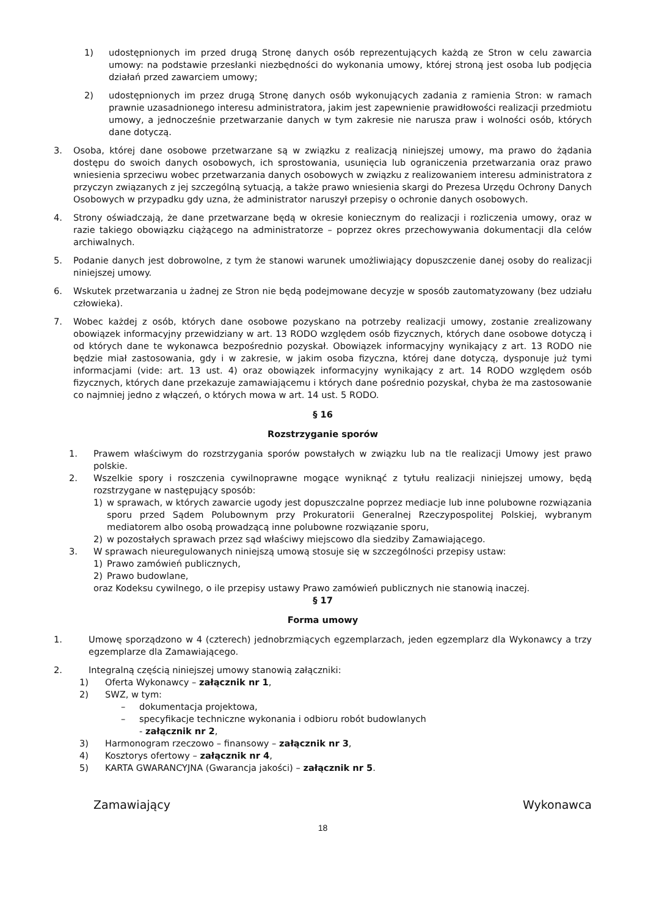1) udostępnionych im przed drugą Stronę danych osób reprezentujących każdą ze Stron w celu zawarcia umowy: na podstawie przesłanki niezbędności do wykonania umowy, której stroną jest osoba lub podjęcia działań przed zawarciem umowy;
2) udostępnionych im przez drugą Stronę danych osób wykonujących zadania z ramienia Stron: w ramach prawnie uzasadnionego interesu administratora, jakim jest zapewnienie prawidłowości realizacji przedmiotu umowy, a jednocześnie przetwarzanie danych w tym zakresie nie narusza praw i wolności osób, których dane dotyczą.
3. Osoba, której dane osobowe przetwarzane są w związku z realizacją niniejszej umowy, ma prawo do żądania dostępu do swoich danych osobowych, ich sprostowania, usunięcia lub ograniczenia przetwarzania oraz prawo wniesienia sprzeciwu wobec przetwarzania danych osobowych w związku z realizowaniem interesu administratora z przyczyn związanych z jej szczególną sytuacją, a także prawo wniesienia skargi do Prezesa Urzędu Ochrony Danych Osobowych w przypadku gdy uzna, że administrator naruszył przepisy o ochronie danych osobowych.
4. Strony oświadczają, że dane przetwarzane będą w okresie koniecznym do realizacji i rozliczenia umowy, oraz w razie takiego obowiązku ciążącego na administratorze – poprzez okres przechowywania dokumentacji dla celów archiwalnych.
5. Podanie danych jest dobrowolne, z tym że stanowi warunek umożliwiający dopuszczenie danej osoby do realizacji niniejszej umowy.
6. Wskutek przetwarzania u żadnej ze Stron nie będą podejmowane decyzje w sposób zautomatyzowany (bez udziału człowieka).
7. Wobec każdej z osób, których dane osobowe pozyskano na potrzeby realizacji umowy, zostanie zrealizowany obowiązek informacyjny przewidziany w art. 13 RODO względem osób fizycznych, których dane osobowe dotyczą i od których dane te wykonawca bezpośrednio pozyskał. Obowiązek informacyjny wynikający z art. 13 RODO nie będzie miał zastosowania, gdy i w zakresie, w jakim osoba fizyczna, której dane dotyczą, dysponuje już tymi informacjami (vide: art. 13 ust. 4) oraz obowiązek informacyjny wynikający z art. 14 RODO względem osób fizycznych, których dane przekazuje zamawiającemu i których dane pośrednio pozyskał, chyba że ma zastosowanie co najmniej jedno z włączeń, o których mowa w art. 14 ust. 5 RODO.
§ 16
Rozstrzyganie sporów
1. Prawem właściwym do rozstrzygania sporów powstałych w związku lub na tle realizacji Umowy jest prawo polskie.
2. Wszelkie spory i roszczenia cywilnoprawne mogące wyniknąć z tytułu realizacji niniejszej umowy, będą rozstrzygane w następujący sposób:
1) w sprawach, w których zawarcie ugody jest dopuszczalne poprzez mediacje lub inne polubowne rozwiązania sporu przed Sądem Polubownym przy Prokuratorii Generalnej Rzeczypospolitej Polskiej, wybranym mediatorem albo osobą prowadzącą inne polubowne rozwiązanie sporu,
2) w pozostałych sprawach przez sąd właściwy miejscowo dla siedziby Zamawiającego.
3. W sprawach nieuregulowanych niniejszą umową stosuje się w szczególności przepisy ustaw:
1) Prawo zamówień publicznych,
2) Prawo budowlane,
oraz Kodeksu cywilnego, o ile przepisy ustawy Prawo zamówień publicznych nie stanowią inaczej.
§ 17
Forma umowy
1. Umowę sporządzono w 4 (czterech) jednobrzmiących egzemplarzach, jeden egzemplarz dla Wykonawcy a trzy egzemplarze dla Zamawiającego.
2. Integralną częścią niniejszej umowy stanowią załączniki:
1) Oferta Wykonawcy – załącznik nr 1,
2) SWZ, w tym:
– dokumentacja projektowa,
– specyfikacje techniczne wykonania i odbioru robót budowlanych
- załącznik nr 2,
3) Harmonogram rzeczowo – finansowy – załącznik nr 3,
4) Kosztorys ofertowy – załącznik nr 4,
5) KARTA GWARANCYJNA (Gwarancja jakości) – załącznik nr 5.
Zamawiający Wykonawca
18